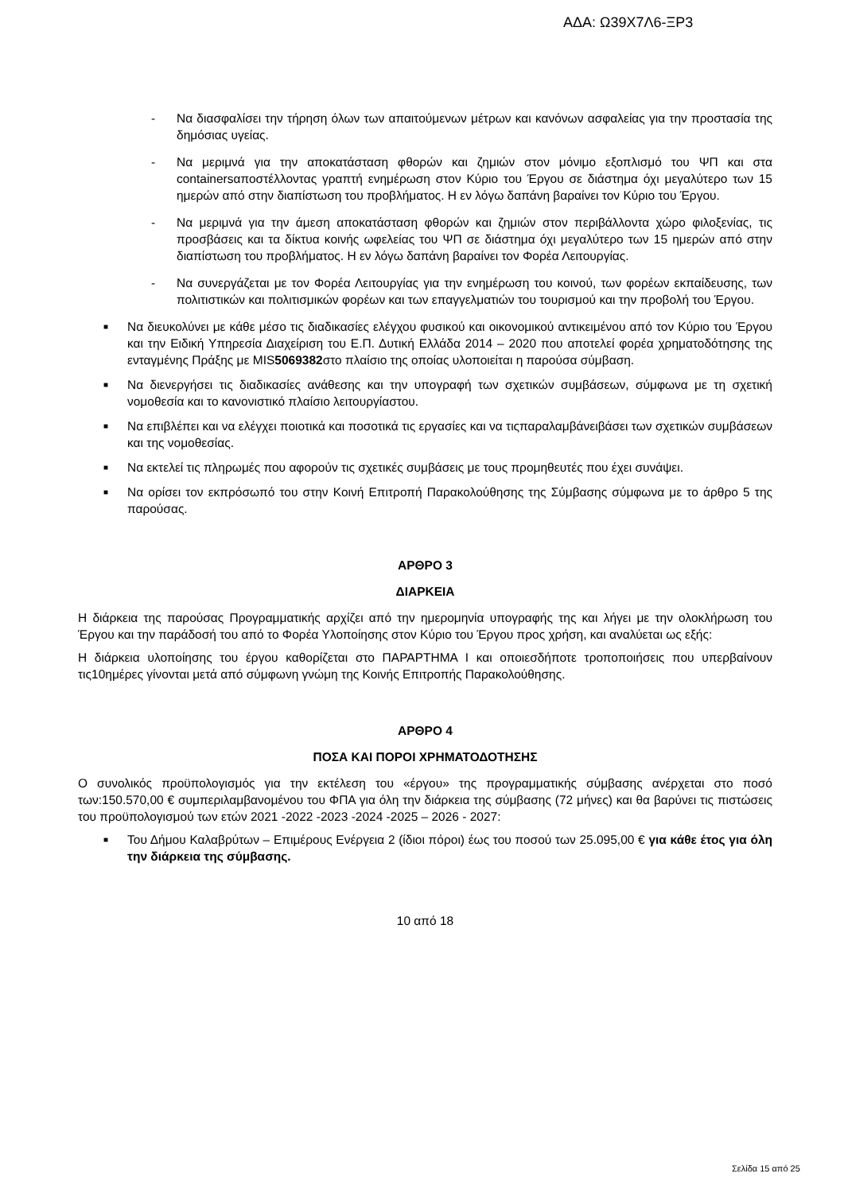ΑΔΑ: Ω39Χ7Λ6-ΞΡ3
- Να διασφαλίσει την τήρηση όλων των απαιτούμενων μέτρων και κανόνων ασφαλείας για την προστασία της δημόσιας υγείας.
- Να μεριμνά για την αποκατάσταση φθορών και ζημιών στον μόνιμο εξοπλισμό του ΨΠ και στα containersαποστέλλοντας γραπτή ενημέρωση στον Κύριο του Έργου σε διάστημα όχι μεγαλύτερο των 15 ημερών από στην διαπίστωση του προβλήματος. Η εν λόγω δαπάνη βαραίνει τον Κύριο του Έργου.
- Να μεριμνά για την άμεση αποκατάσταση φθορών και ζημιών στον περιβάλλοντα χώρο φιλοξενίας, τις προσβάσεις και τα δίκτυα κοινής ωφελείας του ΨΠ σε διάστημα όχι μεγαλύτερο των 15 ημερών από στην διαπίστωση του προβλήματος. Η εν λόγω δαπάνη βαραίνει τον Φορέα Λειτουργίας.
- Να συνεργάζεται με τον Φορέα Λειτουργίας για την ενημέρωση του κοινού, των φορέων εκπαίδευσης, των πολιτιστικών και πολιτισμικών φορέων και των επαγγελματιών του τουρισμού και την προβολή του Έργου.
■ Να διευκολύνει με κάθε μέσο τις διαδικασίες ελέγχου φυσικού και οικονομικού αντικειμένου από τον Κύριο του Έργου και την Ειδική Υπηρεσία Διαχείριση του Ε.Π. Δυτική Ελλάδα 2014 – 2020 που αποτελεί φορέα χρηματοδότησης της ενταγμένης Πράξης με MIS5069382στο πλαίσιο της οποίας υλοποιείται η παρούσα σύμβαση.
■ Να διενεργήσει τις διαδικασίες ανάθεσης και την υπογραφή των σχετικών συμβάσεων, σύμφωνα με τη σχετική νομοθεσία και το κανονιστικό πλαίσιο λειτουργίαστου.
■ Να επιβλέπει και να ελέγχει ποιοτικά και ποσοτικά τις εργασίες και να τιςπαραλαμβάνειβάσει των σχετικών συμβάσεων και της νομοθεσίας.
■ Να εκτελεί τις πληρωμές που αφορούν τις σχετικές συμβάσεις με τους προμηθευτές που έχει συνάψει.
■ Να ορίσει τον εκπρόσωπό του στην Κοινή Επιτροπή Παρακολούθησης της Σύμβασης σύμφωνα με το άρθρο 5 της παρούσας.
ΑΡΘΡΟ 3
ΔΙΑΡΚΕΙΑ
Η διάρκεια της παρούσας Προγραμματικής αρχίζει από την ημερομηνία υπογραφής της και λήγει με την ολοκλήρωση του Έργου και την παράδοσή του από το Φορέα Υλοποίησης στον Κύριο του Έργου προς χρήση, και αναλύεται ως εξής:
Η διάρκεια υλοποίησης του έργου καθορίζεται στο ΠΑΡΑΡΤΗΜΑ Ι και οποιεσδήποτε τροποποιήσεις που υπερβαίνουν τις10ημέρες γίνονται μετά από σύμφωνη γνώμη της Κοινής Επιτροπής Παρακολούθησης.
ΑΡΘΡΟ 4
ΠΟΣΑ ΚΑΙ ΠΟΡΟΙ ΧΡΗΜΑΤΟΔΟΤΗΣΗΣ
Ο συνολικός προϋπολογισμός για την εκτέλεση του «έργου» της προγραμματικής σύμβασης ανέρχεται στο ποσό των:150.570,00 € συμπεριλαμβανομένου του ΦΠΑ για όλη την διάρκεια της σύμβασης (72 μήνες) και θα βαρύνει τις πιστώσεις του προϋπολογισμού των ετών 2021 -2022 -2023 -2024 -2025 – 2026 - 2027:
■ Του Δήμου Καλαβρύτων – Επιμέρους Ενέργεια 2 (ίδιοι πόροι) έως του ποσού των 25.095,00 € για κάθε έτος για όλη την διάρκεια της σύμβασης.
10 από 18
Σελίδα 15 από 25